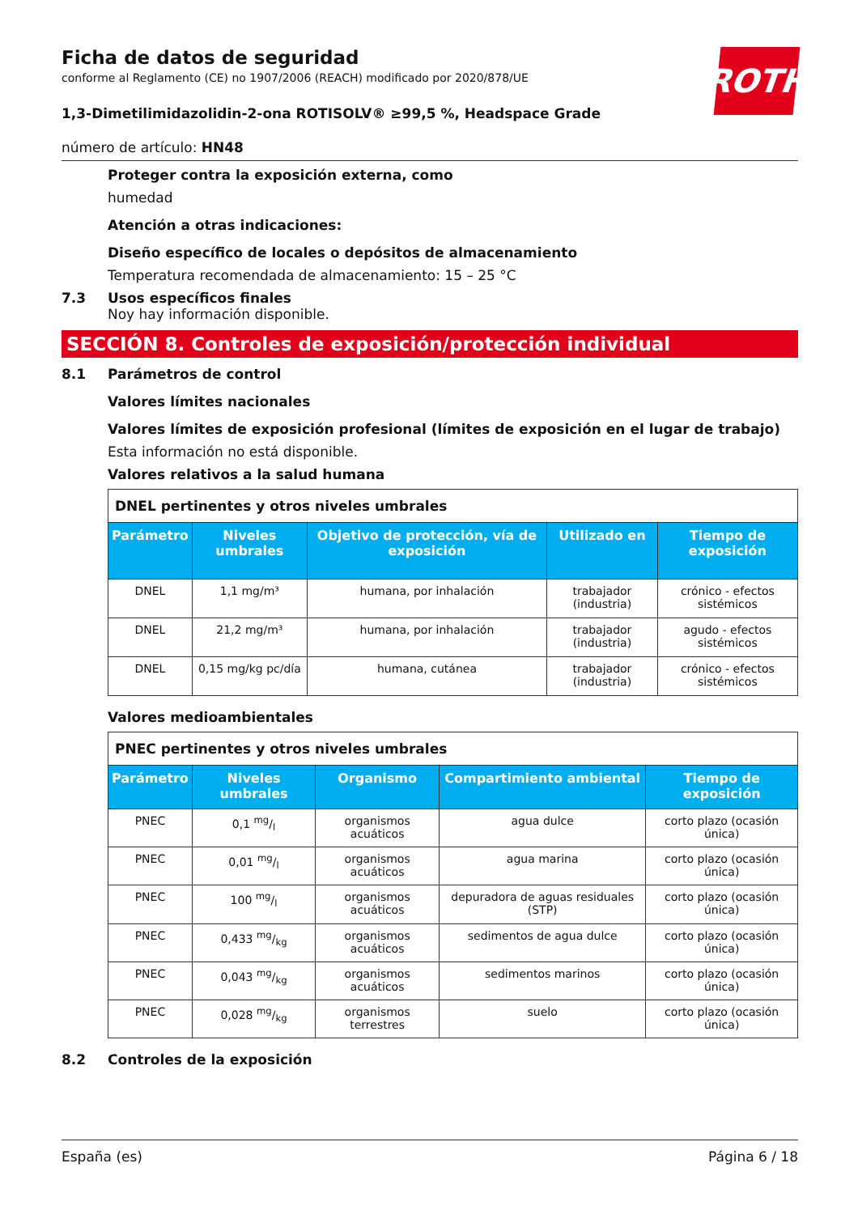Ficha de datos de seguridad
conforme al Reglamento (CE) no 1907/2006 (REACH) modificado por 2020/878/UE
1,3-Dimetilimidazolidin-2-ona ROTISOLV® ≥99,5 %, Headspace Grade
número de artículo: HN48
ROTH
Proteger contra la exposición externa, como
humedad
Atención a otras indicaciones:
Diseño específico de locales o depósitos de almacenamiento
Temperatura recomendada de almacenamiento: 15 – 25 °C
7.3 Usos específicos finales
Noy hay información disponible.
SECCIÓN 8. Controles de exposición/protección individual
8.1 Parámetros de control
Valores límites nacionales
Valores límites de exposición profesional (límites de exposición en el lugar de trabajo)
Esta información no está disponible.
Valores relativos a la salud humana
| DNEL pertinentes y otros niveles umbrales | | | | |
| Parámetro | Niveles umbrales | Objetivo de protección, vía de exposición | Utilizado en | Tiempo de exposición |
| DNEL | 1,1 mg/m³ | humana, por inhalación | trabajador (industria) | crónico - efectos sistémicos |
| DNEL | 21,2 mg/m³ | humana, por inhalación | trabajador (industria) | agudo - efectos sistémicos |
| DNEL | 0,15 mg/kg pc/día | humana, cutánea | trabajador (industria) | crónico - efectos sistémicos |
Valores medioambientales
| PNEC pertinentes y otros niveles umbrales | | | | |
| Parámetro | Niveles umbrales | Organismo | Compartimiento ambiental | Tiempo de exposición |
| PNEC | 0,1 mg/l | organismos acuáticos | agua dulce | corto plazo (ocasión única) |
| PNEC | 0,01 mg/l | organismos acuáticos | agua marina | corto plazo (ocasión única) |
| PNEC | 100 mg/l | organismos acuáticos | depuradora de aguas residuales (STP) | corto plazo (ocasión única) |
| PNEC | 0,433 mg/kg | organismos acuáticos | sedimentos de agua dulce | corto plazo (ocasión única) |
| PNEC | 0,043 mg/kg | organismos acuáticos | sedimentos marinos | corto plazo (ocasión única) |
| PNEC | 0,028 mg/kg | organismos terrestres | suelo | corto plazo (ocasión única) |
8.2 Controles de la exposición
España (es) Página 6 / 18